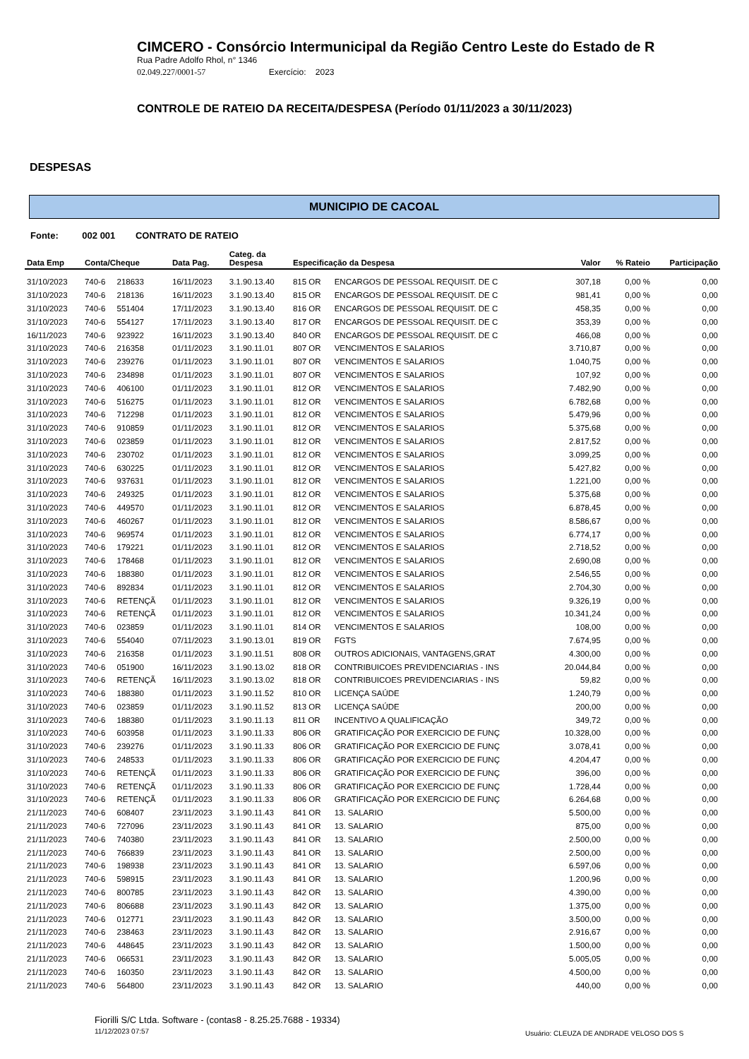CIMCERO - Consórcio Intermunicipal da Região Centro Leste do Estado de R
Rua Padre Adolfo Rhol, n° 1346
02.049.227/0001-57 Exercício: 2023
CONTROLE DE RATEIO DA RECEITA/DESPESA (Período 01/11/2023 a 30/11/2023)
DESPESAS
MUNICIPIO DE CACOAL
Fonte: 002 001 CONTRATO DE RATEIO
| Data Emp | Conta/Cheque | | Data Pag. | Categ. da Despesa | Especificação da Despesa | | Valor | % Rateio | Participação |
| --- | --- | --- | --- | --- | --- | --- | --- | --- | --- |
| 31/10/2023 | 740-6 | 218633 | 16/11/2023 | 3.1.90.13.40 | 815 OR | ENCARGOS DE PESSOAL REQUISIT. DE C | 307,18 | 0,00 % | 0,00 |
| 31/10/2023 | 740-6 | 218136 | 16/11/2023 | 3.1.90.13.40 | 815 OR | ENCARGOS DE PESSOAL REQUISIT. DE C | 981,41 | 0,00 % | 0,00 |
| 31/10/2023 | 740-6 | 551404 | 17/11/2023 | 3.1.90.13.40 | 816 OR | ENCARGOS DE PESSOAL REQUISIT. DE C | 458,35 | 0,00 % | 0,00 |
| 31/10/2023 | 740-6 | 554127 | 17/11/2023 | 3.1.90.13.40 | 817 OR | ENCARGOS DE PESSOAL REQUISIT. DE C | 353,39 | 0,00 % | 0,00 |
| 16/11/2023 | 740-6 | 923922 | 16/11/2023 | 3.1.90.13.40 | 840 OR | ENCARGOS DE PESSOAL REQUISIT. DE C | 466,08 | 0,00 % | 0,00 |
| 31/10/2023 | 740-6 | 216358 | 01/11/2023 | 3.1.90.11.01 | 807 OR | VENCIMENTOS E SALARIOS | 3.710,87 | 0,00 % | 0,00 |
| 31/10/2023 | 740-6 | 239276 | 01/11/2023 | 3.1.90.11.01 | 807 OR | VENCIMENTOS E SALARIOS | 1.040,75 | 0,00 % | 0,00 |
| 31/10/2023 | 740-6 | 234898 | 01/11/2023 | 3.1.90.11.01 | 807 OR | VENCIMENTOS E SALARIOS | 107,92 | 0,00 % | 0,00 |
| 31/10/2023 | 740-6 | 406100 | 01/11/2023 | 3.1.90.11.01 | 812 OR | VENCIMENTOS E SALARIOS | 7.482,90 | 0,00 % | 0,00 |
| 31/10/2023 | 740-6 | 516275 | 01/11/2023 | 3.1.90.11.01 | 812 OR | VENCIMENTOS E SALARIOS | 6.782,68 | 0,00 % | 0,00 |
| 31/10/2023 | 740-6 | 712298 | 01/11/2023 | 3.1.90.11.01 | 812 OR | VENCIMENTOS E SALARIOS | 5.479,96 | 0,00 % | 0,00 |
| 31/10/2023 | 740-6 | 910859 | 01/11/2023 | 3.1.90.11.01 | 812 OR | VENCIMENTOS E SALARIOS | 5.375,68 | 0,00 % | 0,00 |
| 31/10/2023 | 740-6 | 023859 | 01/11/2023 | 3.1.90.11.01 | 812 OR | VENCIMENTOS E SALARIOS | 2.817,52 | 0,00 % | 0,00 |
| 31/10/2023 | 740-6 | 230702 | 01/11/2023 | 3.1.90.11.01 | 812 OR | VENCIMENTOS E SALARIOS | 3.099,25 | 0,00 % | 0,00 |
| 31/10/2023 | 740-6 | 630225 | 01/11/2023 | 3.1.90.11.01 | 812 OR | VENCIMENTOS E SALARIOS | 5.427,82 | 0,00 % | 0,00 |
| 31/10/2023 | 740-6 | 937631 | 01/11/2023 | 3.1.90.11.01 | 812 OR | VENCIMENTOS E SALARIOS | 1.221,00 | 0,00 % | 0,00 |
| 31/10/2023 | 740-6 | 249325 | 01/11/2023 | 3.1.90.11.01 | 812 OR | VENCIMENTOS E SALARIOS | 5.375,68 | 0,00 % | 0,00 |
| 31/10/2023 | 740-6 | 449570 | 01/11/2023 | 3.1.90.11.01 | 812 OR | VENCIMENTOS E SALARIOS | 6.878,45 | 0,00 % | 0,00 |
| 31/10/2023 | 740-6 | 460267 | 01/11/2023 | 3.1.90.11.01 | 812 OR | VENCIMENTOS E SALARIOS | 8.586,67 | 0,00 % | 0,00 |
| 31/10/2023 | 740-6 | 969574 | 01/11/2023 | 3.1.90.11.01 | 812 OR | VENCIMENTOS E SALARIOS | 6.774,17 | 0,00 % | 0,00 |
| 31/10/2023 | 740-6 | 179221 | 01/11/2023 | 3.1.90.11.01 | 812 OR | VENCIMENTOS E SALARIOS | 2.718,52 | 0,00 % | 0,00 |
| 31/10/2023 | 740-6 | 178468 | 01/11/2023 | 3.1.90.11.01 | 812 OR | VENCIMENTOS E SALARIOS | 2.690,08 | 0,00 % | 0,00 |
| 31/10/2023 | 740-6 | 188380 | 01/11/2023 | 3.1.90.11.01 | 812 OR | VENCIMENTOS E SALARIOS | 2.546,55 | 0,00 % | 0,00 |
| 31/10/2023 | 740-6 | 892834 | 01/11/2023 | 3.1.90.11.01 | 812 OR | VENCIMENTOS E SALARIOS | 2.704,30 | 0,00 % | 0,00 |
| 31/10/2023 | 740-6 | RETENÇÃ | 01/11/2023 | 3.1.90.11.01 | 812 OR | VENCIMENTOS E SALARIOS | 9.326,19 | 0,00 % | 0,00 |
| 31/10/2023 | 740-6 | RETENÇÃ | 01/11/2023 | 3.1.90.11.01 | 812 OR | VENCIMENTOS E SALARIOS | 10.341,24 | 0,00 % | 0,00 |
| 31/10/2023 | 740-6 | 023859 | 01/11/2023 | 3.1.90.11.01 | 814 OR | VENCIMENTOS E SALARIOS | 108,00 | 0,00 % | 0,00 |
| 31/10/2023 | 740-6 | 554040 | 07/11/2023 | 3.1.90.13.01 | 819 OR | FGTS | 7.674,95 | 0,00 % | 0,00 |
| 31/10/2023 | 740-6 | 216358 | 01/11/2023 | 3.1.90.11.51 | 808 OR | OUTROS ADICIONAIS, VANTAGENS,GRAT | 4.300,00 | 0,00 % | 0,00 |
| 31/10/2023 | 740-6 | 051900 | 16/11/2023 | 3.1.90.13.02 | 818 OR | CONTRIBUICOES PREVIDENCIARIAS - INS | 20.044,84 | 0,00 % | 0,00 |
| 31/10/2023 | 740-6 | RETENÇÃ | 16/11/2023 | 3.1.90.13.02 | 818 OR | CONTRIBUICOES PREVIDENCIARIAS - INS | 59,82 | 0,00 % | 0,00 |
| 31/10/2023 | 740-6 | 188380 | 01/11/2023 | 3.1.90.11.52 | 810 OR | LICENÇA SAÚDE | 1.240,79 | 0,00 % | 0,00 |
| 31/10/2023 | 740-6 | 023859 | 01/11/2023 | 3.1.90.11.52 | 813 OR | LICENÇA SAÚDE | 200,00 | 0,00 % | 0,00 |
| 31/10/2023 | 740-6 | 188380 | 01/11/2023 | 3.1.90.11.13 | 811 OR | INCENTIVO A QUALIFICAÇÃO | 349,72 | 0,00 % | 0,00 |
| 31/10/2023 | 740-6 | 603958 | 01/11/2023 | 3.1.90.11.33 | 806 OR | GRATIFICAÇÃO POR EXERCICIO DE FUNÇ | 10.328,00 | 0,00 % | 0,00 |
| 31/10/2023 | 740-6 | 239276 | 01/11/2023 | 3.1.90.11.33 | 806 OR | GRATIFICAÇÃO POR EXERCICIO DE FUNÇ | 3.078,41 | 0,00 % | 0,00 |
| 31/10/2023 | 740-6 | 248533 | 01/11/2023 | 3.1.90.11.33 | 806 OR | GRATIFICAÇÃO POR EXERCICIO DE FUNÇ | 4.204,47 | 0,00 % | 0,00 |
| 31/10/2023 | 740-6 | RETENÇÃ | 01/11/2023 | 3.1.90.11.33 | 806 OR | GRATIFICAÇÃO POR EXERCICIO DE FUNÇ | 396,00 | 0,00 % | 0,00 |
| 31/10/2023 | 740-6 | RETENÇÃ | 01/11/2023 | 3.1.90.11.33 | 806 OR | GRATIFICAÇÃO POR EXERCICIO DE FUNÇ | 1.728,44 | 0,00 % | 0,00 |
| 31/10/2023 | 740-6 | RETENÇÃ | 01/11/2023 | 3.1.90.11.33 | 806 OR | GRATIFICAÇÃO POR EXERCICIO DE FUNÇ | 6.264,68 | 0,00 % | 0,00 |
| 21/11/2023 | 740-6 | 608407 | 23/11/2023 | 3.1.90.11.43 | 841 OR | 13. SALARIO | 5.500,00 | 0,00 % | 0,00 |
| 21/11/2023 | 740-6 | 727096 | 23/11/2023 | 3.1.90.11.43 | 841 OR | 13. SALARIO | 875,00 | 0,00 % | 0,00 |
| 21/11/2023 | 740-6 | 740380 | 23/11/2023 | 3.1.90.11.43 | 841 OR | 13. SALARIO | 2.500,00 | 0,00 % | 0,00 |
| 21/11/2023 | 740-6 | 766839 | 23/11/2023 | 3.1.90.11.43 | 841 OR | 13. SALARIO | 2.500,00 | 0,00 % | 0,00 |
| 21/11/2023 | 740-6 | 198938 | 23/11/2023 | 3.1.90.11.43 | 841 OR | 13. SALARIO | 6.597,06 | 0,00 % | 0,00 |
| 21/11/2023 | 740-6 | 598915 | 23/11/2023 | 3.1.90.11.43 | 841 OR | 13. SALARIO | 1.200,96 | 0,00 % | 0,00 |
| 21/11/2023 | 740-6 | 800785 | 23/11/2023 | 3.1.90.11.43 | 842 OR | 13. SALARIO | 4.390,00 | 0,00 % | 0,00 |
| 21/11/2023 | 740-6 | 806688 | 23/11/2023 | 3.1.90.11.43 | 842 OR | 13. SALARIO | 1.375,00 | 0,00 % | 0,00 |
| 21/11/2023 | 740-6 | 012771 | 23/11/2023 | 3.1.90.11.43 | 842 OR | 13. SALARIO | 3.500,00 | 0,00 % | 0,00 |
| 21/11/2023 | 740-6 | 238463 | 23/11/2023 | 3.1.90.11.43 | 842 OR | 13. SALARIO | 2.916,67 | 0,00 % | 0,00 |
| 21/11/2023 | 740-6 | 448645 | 23/11/2023 | 3.1.90.11.43 | 842 OR | 13. SALARIO | 1.500,00 | 0,00 % | 0,00 |
| 21/11/2023 | 740-6 | 066531 | 23/11/2023 | 3.1.90.11.43 | 842 OR | 13. SALARIO | 5.005,05 | 0,00 % | 0,00 |
| 21/11/2023 | 740-6 | 160350 | 23/11/2023 | 3.1.90.11.43 | 842 OR | 13. SALARIO | 4.500,00 | 0,00 % | 0,00 |
| 21/11/2023 | 740-6 | 564800 | 23/11/2023 | 3.1.90.11.43 | 842 OR | 13. SALARIO | 440,00 | 0,00 % | 0,00 |
Fiorilli S/C Ltda. Software - (contas8 - 8.25.25.7688 - 19334)
11/12/2023 07:57
Usuário: CLEUZA DE ANDRADE VELOSO DOS S